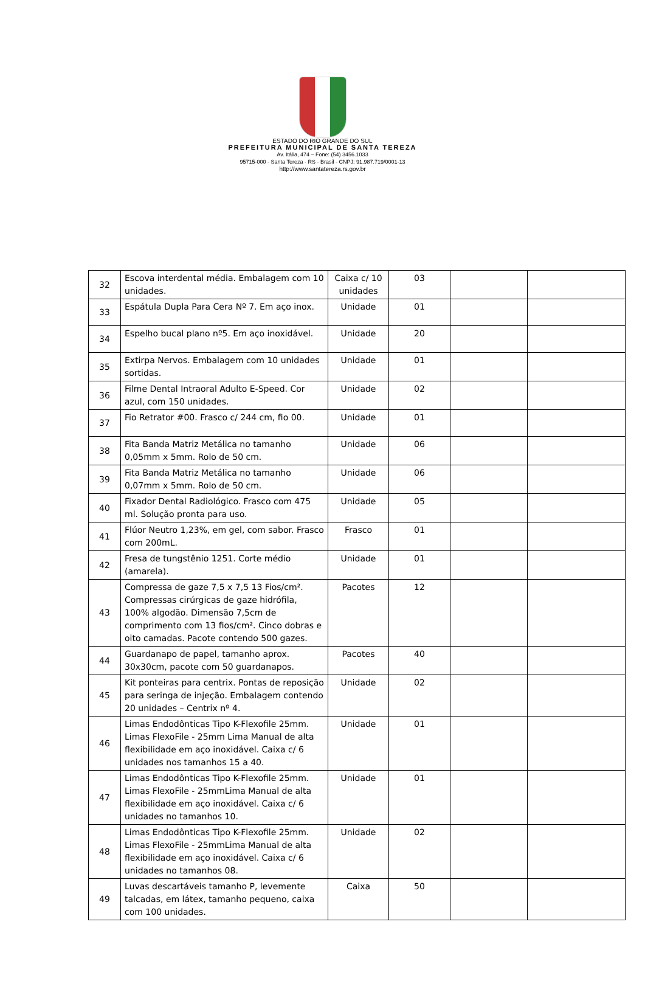ESTADO DO RIO GRANDE DO SUL
PREFEITURA MUNICIPAL DE SANTA TEREZA
Av. Itália, 474 – Fone: (54) 3456.1033
95715-000 - Santa Tereza - RS - Brasil - CNPJ: 91.987.719/0001-13
http://www.santatereza.rs.gov.br
| 32 | Escova interdental média. Embalagem com 10 unidades. | Caixa c/ 10 unidades | 03 | | |
| 33 | Espátula Dupla Para Cera Nº 7. Em aço inox. | Unidade | 01 | | |
| 34 | Espelho bucal plano nº5. Em aço inoxidável. | Unidade | 20 | | |
| 35 | Extirpa Nervos. Embalagem com 10 unidades sortidas. | Unidade | 01 | | |
| 36 | Filme Dental Intraoral Adulto E-Speed. Cor azul, com 150 unidades. | Unidade | 02 | | |
| 37 | Fio Retrator #00. Frasco c/ 244 cm, fio 00. | Unidade | 01 | | |
| 38 | Fita Banda Matriz Metálica no tamanho 0,05mm x 5mm. Rolo de 50 cm. | Unidade | 06 | | |
| 39 | Fita Banda Matriz Metálica no tamanho 0,07mm x 5mm. Rolo de 50 cm. | Unidade | 06 | | |
| 40 | Fixador Dental Radiológico. Frasco com 475 ml. Solução pronta para uso. | Unidade | 05 | | |
| 41 | Flúor Neutro 1,23%, em gel, com sabor. Frasco com 200mL. | Frasco | 01 | | |
| 42 | Fresa de tungstênio 1251. Corte médio (amarela). | Unidade | 01 | | |
| 43 | Compressa de gaze 7,5 x 7,5 13 Fios/cm². Compressas cirúrgicas de gaze hidrófila, 100% algodão. Dimensão 7,5cm de comprimento com 13 fios/cm². Cinco dobras e oito camadas. Pacote contendo 500 gazes. | Pacotes | 12 | | |
| 44 | Guardanapo de papel, tamanho aprox. 30x30cm, pacote com 50 guardanapos. | Pacotes | 40 | | |
| 45 | Kit ponteiras para centrix. Pontas de reposição para seringa de injeção. Embalagem contendo 20 unidades – Centrix nº 4. | Unidade | 02 | | |
| 46 | Limas Endodônticas Tipo K-Flexofile 25mm. Limas FlexoFile - 25mm Lima Manual de alta flexibilidade em aço inoxidável. Caixa c/ 6 unidades nos tamanhos 15 a 40. | Unidade | 01 | | |
| 47 | Limas Endodônticas Tipo K-Flexofile 25mm. Limas FlexoFile - 25mmLima Manual de alta flexibilidade em aço inoxidável. Caixa c/ 6 unidades no tamanhos 10. | Unidade | 01 | | |
| 48 | Limas Endodônticas Tipo K-Flexofile 25mm. Limas FlexoFile - 25mmLima Manual de alta flexibilidade em aço inoxidável. Caixa c/ 6 unidades no tamanhos 08. | Unidade | 02 | | |
| 49 | Luvas descartáveis tamanho P, levemente talcadas, em látex, tamanho pequeno, caixa com 100 unidades. | Caixa | 50 | | |